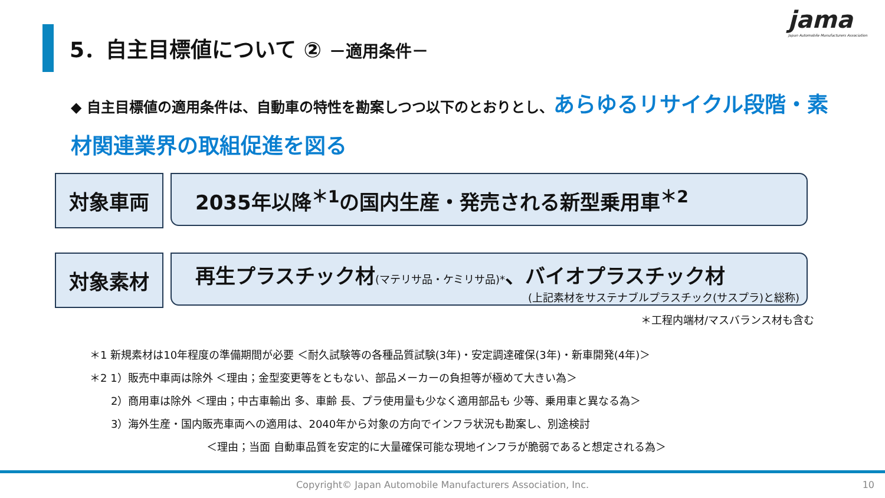5．自主目標値について ② －適用条件－
jama
Japan Automobile Manufacturers Association
◆ 自主目標値の適用条件は、自動車の特性を勘案しつつ以下のとおりとし、あらゆるリサイクル段階・素材関連業界の取組促進を図る
対象車両 2035年以降<sup>＊1</sup>の国内生産・発売される新型乗用車<sup>＊2</sup>
対象素材 再生プラスチック材(マテリサ品・ケミリサ品)*、バイオプラスチック材
(上記素材をサステナブルプラスチック(サスプラ)と総称)
＊工程内端材/マスバランス材も含む
＊1 新規素材は10年程度の準備期間が必要 ＜耐久試験等の各種品質試験(3年)・安定調達確保(3年)・新車開発(4年)＞
＊2 1）販売中車両は除外 ＜理由；金型変更等をともない、部品メーカーの負担等が極めて大きい為＞
  2）商用車は除外 ＜理由；中古車輸出 多、車齢 長、プラ使用量も少なく適用部品も 少等、乗用車と異なる為＞
  3）海外生産・国内販売車両への適用は、2040年から対象の方向でインフラ状況も勘案し、別途検討
           ＜理由；当面 自動車品質を安定的に大量確保可能な現地インフラが脆弱であると想定される為＞
Copyright© Japan Automobile Manufacturers Association, Inc. 10